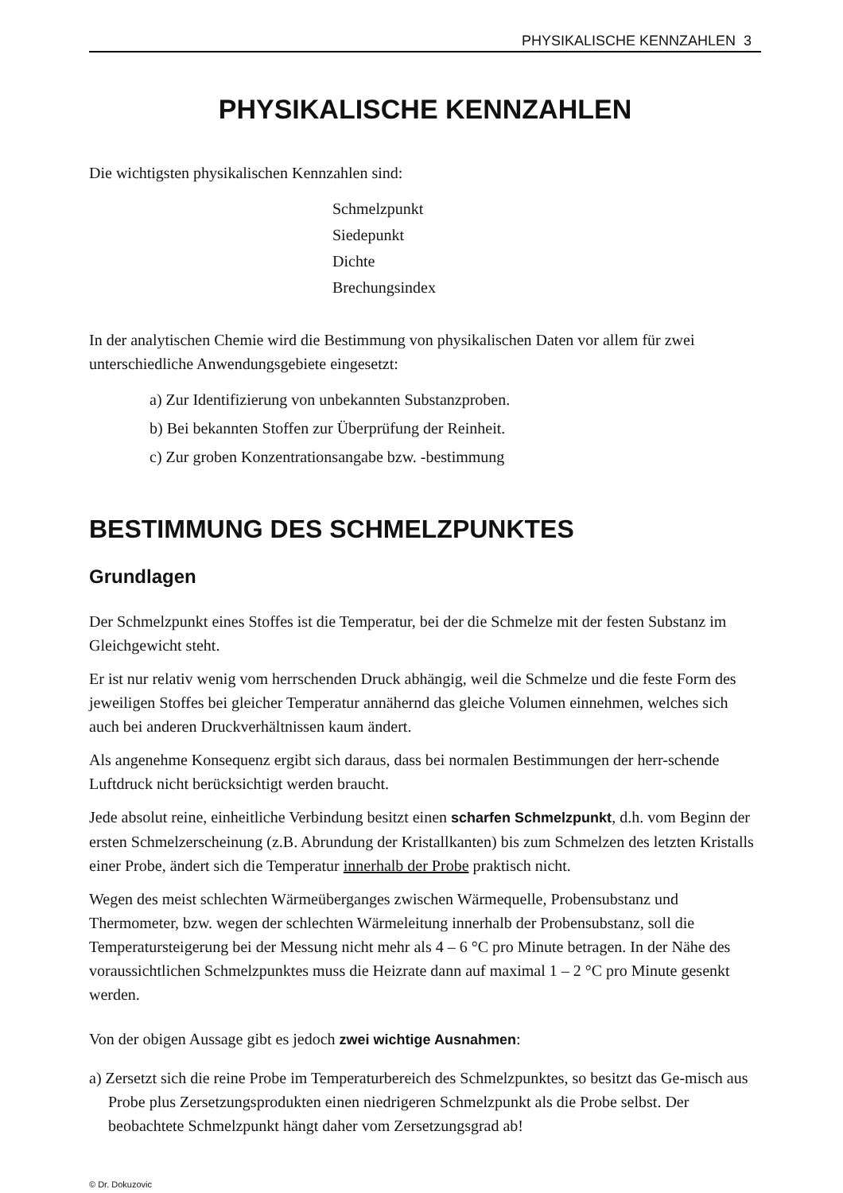PHYSIKALISCHE KENNZAHLEN 3
PHYSIKALISCHE KENNZAHLEN
Die wichtigsten physikalischen Kennzahlen sind:
Schmelzpunkt
Siedepunkt
Dichte
Brechungsindex
In der analytischen Chemie wird die Bestimmung von physikalischen Daten vor allem für zwei unterschiedliche Anwendungsgebiete eingesetzt:
a) Zur Identifizierung von unbekannten Substanzproben.
b) Bei bekannten Stoffen zur Überprüfung der Reinheit.
c) Zur groben Konzentrationsangabe bzw. -bestimmung
BESTIMMUNG DES SCHMELZPUNKTES
Grundlagen
Der Schmelzpunkt eines Stoffes ist die Temperatur, bei der die Schmelze mit der festen Substanz im Gleichgewicht steht.
Er ist nur relativ wenig vom herrschenden Druck abhängig, weil die Schmelze und die feste Form des jeweiligen Stoffes bei gleicher Temperatur annähernd das gleiche Volumen einnehmen, welches sich auch bei anderen Druckverhältnissen kaum ändert.
Als angenehme Konsequenz ergibt sich daraus, dass bei normalen Bestimmungen der herr-schende Luftdruck nicht berücksichtigt werden braucht.
Jede absolut reine, einheitliche Verbindung besitzt einen scharfen Schmelzpunkt, d.h. vom Beginn der ersten Schmelzerscheinung (z.B. Abrundung der Kristallkanten) bis zum Schmelzen des letzten Kristalls einer Probe, ändert sich die Temperatur innerhalb der Probe praktisch nicht.
Wegen des meist schlechten Wärmeüberganges zwischen Wärmequelle, Probensubstanz und Thermometer, bzw. wegen der schlechten Wärmeleitung innerhalb der Probensubstanz, soll die Temperatursteigerung bei der Messung nicht mehr als 4 – 6 °C pro Minute betragen. In der Nähe des voraussichtlichen Schmelzpunktes muss die Heizrate dann auf maximal 1 – 2 °C pro Minute gesenkt werden.
Von der obigen Aussage gibt es jedoch zwei wichtige Ausnahmen:
a) Zersetzt sich die reine Probe im Temperaturbereich des Schmelzpunktes, so besitzt das Ge-misch aus Probe plus Zersetzungsprodukten einen niedrigeren Schmelzpunkt als die Probe selbst. Der beobachtete Schmelzpunkt hängt daher vom Zersetzungsgrad ab!
© Dr. Dokuzovic